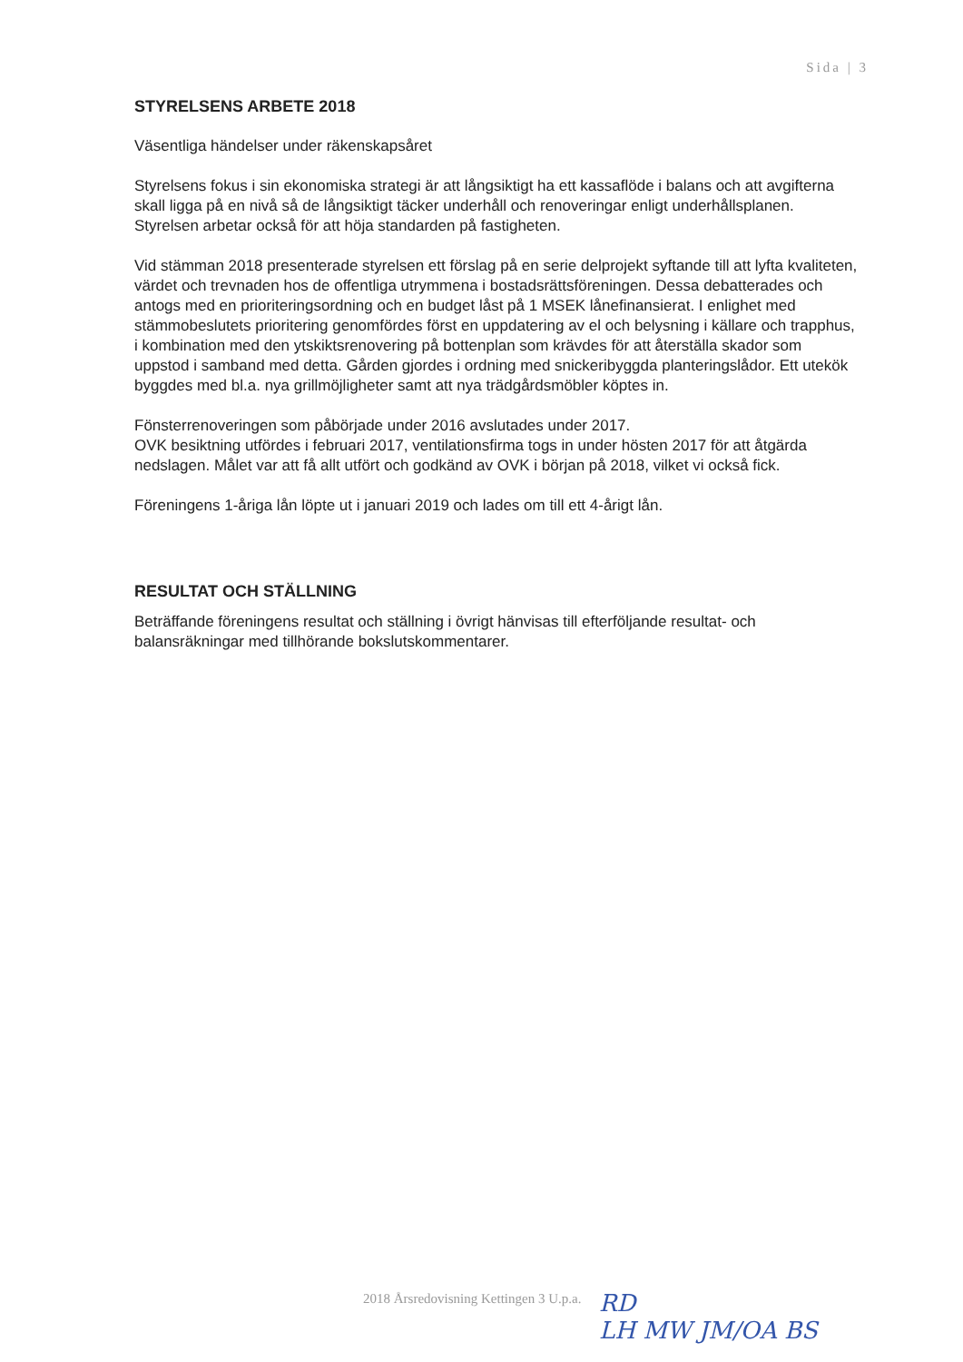Sida | 3
STYRELSENS ARBETE 2018
Väsentliga händelser under räkenskapsåret
Styrelsens fokus i sin ekonomiska strategi är att långsiktigt ha ett kassaflöde i balans och att avgifterna skall ligga på en nivå så de långsiktigt täcker underhåll och renoveringar enligt underhållsplanen. Styrelsen arbetar också för att höja standarden på fastigheten.
Vid stämman 2018 presenterade styrelsen ett förslag på en serie delprojekt syftande till att lyfta kvaliteten, värdet och trevnaden hos de offentliga utrymmena i bostadsrättsföreningen. Dessa debatterades och antogs med en prioriteringsordning och en budget låst på 1 MSEK lånefinansierat. I enlighet med stämmobeslutets prioritering genomfördes först en uppdatering av el och belysning i källare och trapphus, i kombination med den ytskiktsrenovering på bottenplan som krävdes för att återställa skador som uppstod i samband med detta. Gården gjordes i ordning med snickeribyggda planteringslådor. Ett utekök byggdes med bl.a. nya grillmöjligheter samt att nya trädgårdsmöbler köptes in.
Fönsterrenoveringen som påbörjade under 2016 avslutades under 2017.
OVK besiktning utfördes i februari 2017, ventilationsfirma togs in under hösten 2017 för att åtgärda nedslagen. Målet var att få allt utfört och godkänd av OVK i början på 2018, vilket vi också fick.
Föreningens 1-åriga lån löpte ut i januari 2019 och lades om till ett 4-årigt lån.
RESULTAT OCH STÄLLNING
Beträffande föreningens resultat och ställning i övrigt hänvisas till efterföljande resultat- och balansräkningar med tillhörande bokslutskommentarer.
2018 Årsredovisning Kettingen 3 U.p.a.
RD
LH MW JM/OA BS